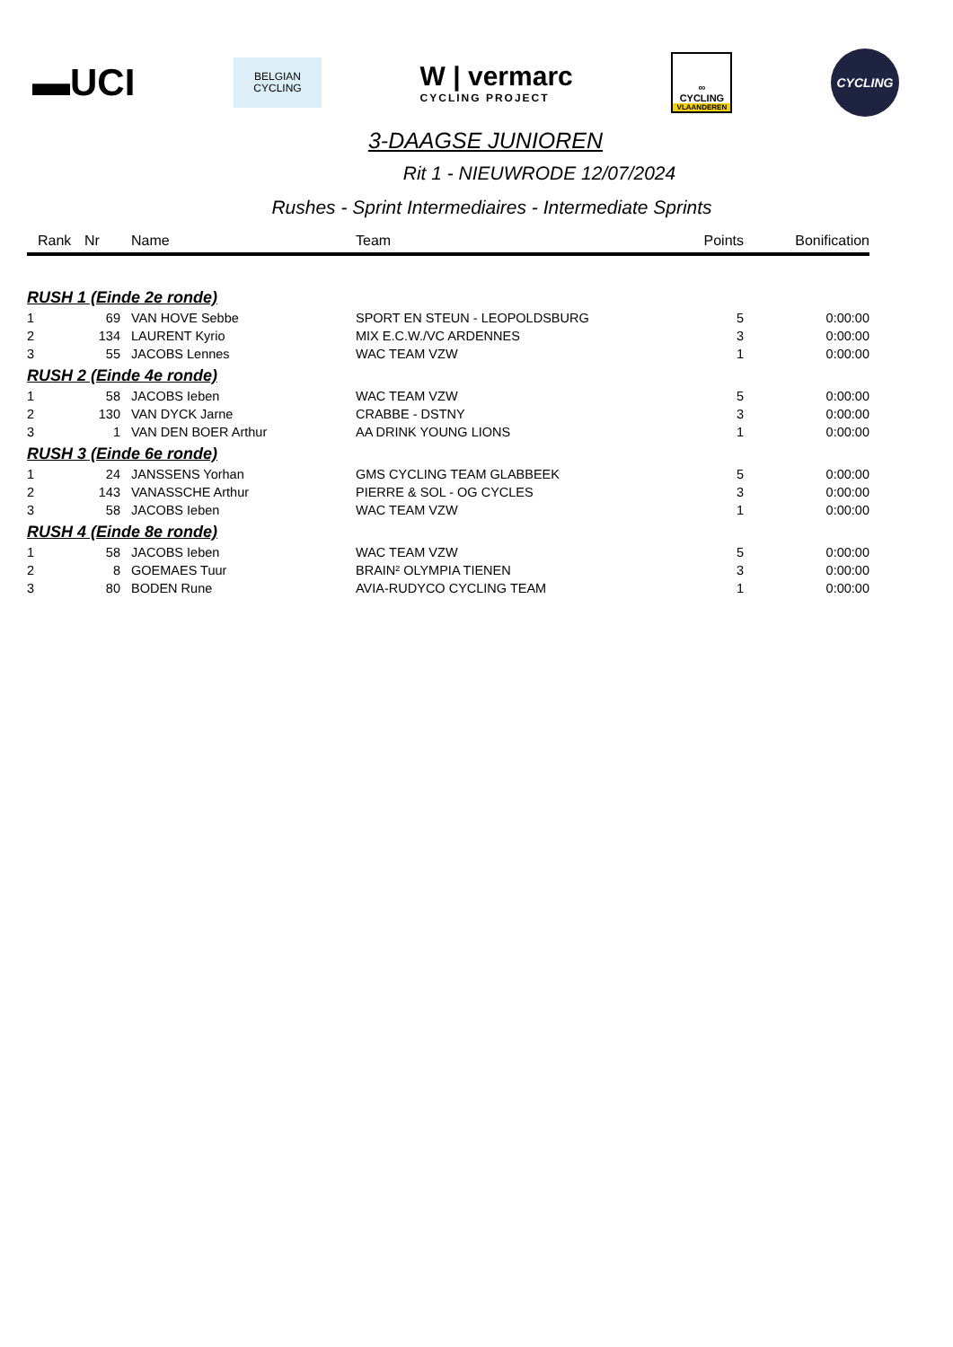▬UCI
BELGIAN
CYCLING
W | vermarc
CYCLING PROJECT
∞
CYCLING
VLAANDEREN
CYCLING
3-DAAGSE JUNIOREN
Rit 1 - NIEUWRODE 12/07/2024
Rushes - Sprint Intermediaires - Intermediate Sprints
| Rank | Nr | Name | Team | Points | Bonification |
| --- | --- | --- | --- | --- | --- |
| RUSH 1 (Einde 2e ronde) | | | | | |
| 1 | 69 | VAN HOVE Sebbe | SPORT EN STEUN - LEOPOLDSBURG | 5 | 0:00:00 |
| 2 | 134 | LAURENT Kyrio | MIX E.C.W./VC ARDENNES | 3 | 0:00:00 |
| 3 | 55 | JACOBS Lennes | WAC TEAM VZW | 1 | 0:00:00 |
| RUSH 2 (Einde 4e ronde) | | | | | |
| 1 | 58 | JACOBS Ieben | WAC TEAM VZW | 5 | 0:00:00 |
| 2 | 130 | VAN DYCK Jarne | CRABBE - DSTNY | 3 | 0:00:00 |
| 3 | 1 | VAN DEN BOER Arthur | AA DRINK YOUNG LIONS | 1 | 0:00:00 |
| RUSH 3 (Einde 6e ronde) | | | | | |
| 1 | 24 | JANSSENS Yorhan | GMS CYCLING TEAM GLABBEEK | 5 | 0:00:00 |
| 2 | 143 | VANASSCHE Arthur | PIERRE & SOL - OG CYCLES | 3 | 0:00:00 |
| 3 | 58 | JACOBS Ieben | WAC TEAM VZW | 1 | 0:00:00 |
| RUSH 4 (Einde 8e ronde) | | | | | |
| 1 | 58 | JACOBS Ieben | WAC TEAM VZW | 5 | 0:00:00 |
| 2 | 8 | GOEMAES Tuur | BRAIN² OLYMPIA TIENEN | 3 | 0:00:00 |
| 3 | 80 | BODEN Rune | AVIA-RUDYCO CYCLING TEAM | 1 | 0:00:00 |